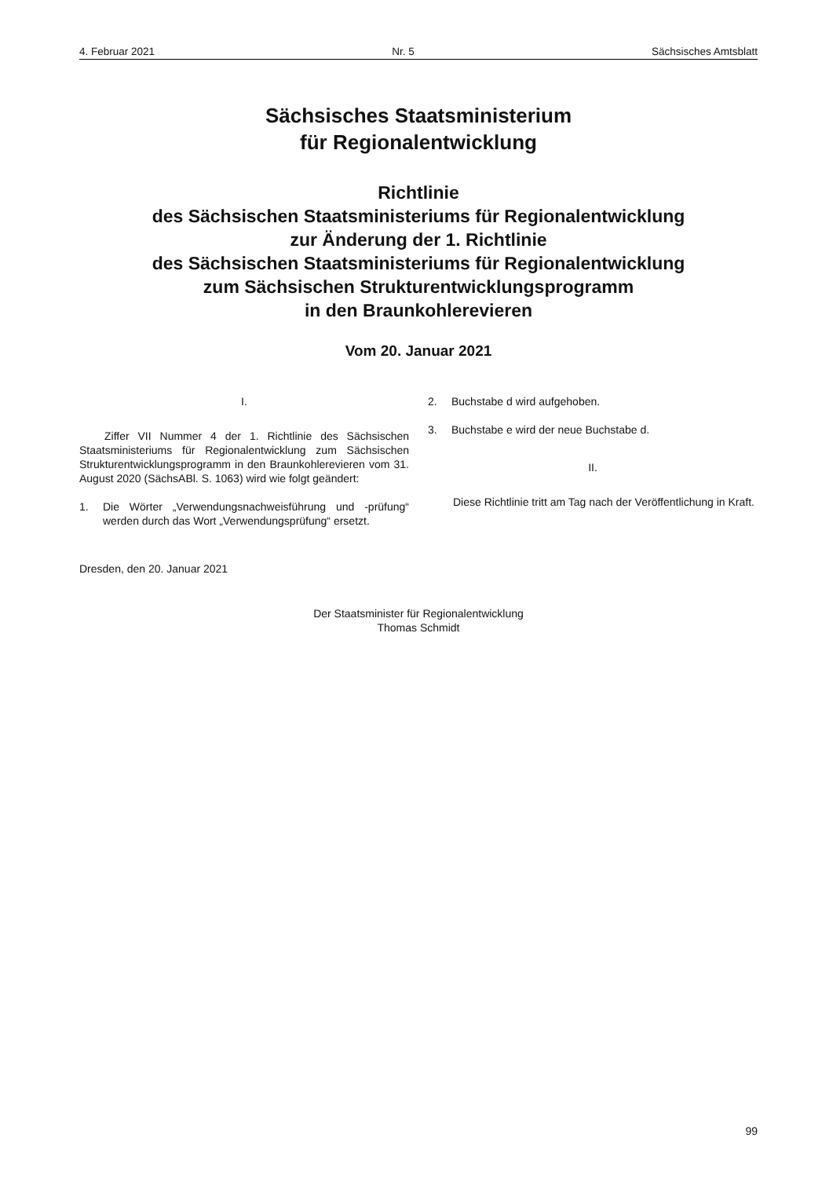4. Februar 2021 Nr. 5 Sächsisches Amtsblatt
Sächsisches Staatsministerium
für Regionalentwicklung
Richtlinie
des Sächsischen Staatsministeriums für Regionalentwicklung
zur Änderung der 1. Richtlinie
des Sächsischen Staatsministeriums für Regionalentwicklung
zum Sächsischen Strukturentwicklungsprogramm
in den Braunkohlerevieren
Vom 20. Januar 2021
I.
Ziffer VII Nummer 4 der 1. Richtlinie des Sächsischen Staatsministeriums für Regionalentwicklung zum Sächsischen Strukturentwicklungsprogramm in den Braunkohlerevieren vom 31. August 2020 (SächsABl. S. 1063) wird wie folgt geändert:
1. Die Wörter „Verwendungsnachweisführung und -prüfung“ werden durch das Wort „Verwendungsprüfung“ ersetzt.
2. Buchstabe d wird aufgehoben.
3. Buchstabe e wird der neue Buchstabe d.
II.
Diese Richtlinie tritt am Tag nach der Veröffentlichung in Kraft.
Dresden, den 20. Januar 2021
Der Staatsminister für Regionalentwicklung
Thomas Schmidt
99